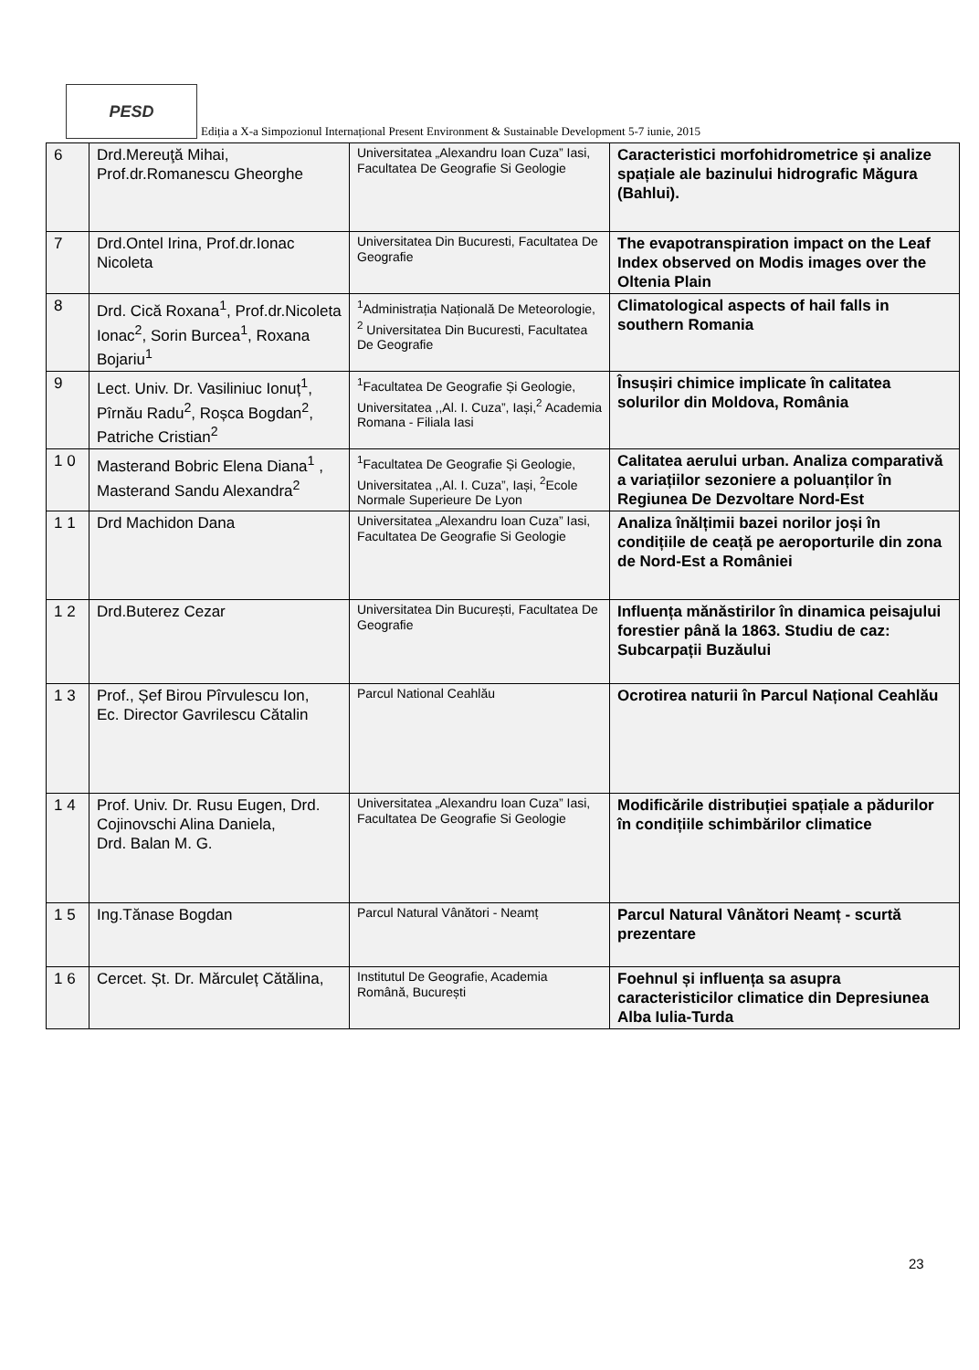PESD
Ediția a X-a Simpozionul Internațional Present Environment & Sustainable Development 5-7 iunie, 2015
| 6 | Drd.Mereuţă Mihai, Prof.dr.Romanescu Gheorghe | Universitatea „Alexandru Ioan Cuza” Iasi, Facultatea De Geografie Si Geologie | Caracteristici morfohidrometrice și analize spațiale ale bazinului hidrografic Măgura (Bahlui). |
| 7 | Drd.Ontel Irina, Prof.dr.Ionac Nicoleta | Universitatea Din Bucuresti, Facultatea De Geografie | The evapotranspiration impact on the Leaf Index observed on Modis images over the Oltenia Plain |
| 8 | Drd. Cică Roxana<sup>1</sup>, Prof.dr.Nicoleta Ionac<sup>2</sup>, Sorin Burcea<sup>1</sup>, Roxana Bojariu<sup>1</sup> | <sup>1</sup> Administrația Națională De Meteorologie, <sup>2</sup> Universitatea Din Bucuresti, Facultatea De Geografie | Climatological aspects of hail falls in southern Romania |
| 9 | Lect. Univ. Dr. Vasiliniuc Ionuț<sup>1</sup>, Pîrnău Radu<sup>2</sup>, Roșca Bogdan<sup>2</sup>, Patriche Cristian<sup>2</sup> | <sup>1</sup> Facultatea De Geografie Și Geologie, Universitatea ,,Al. I. Cuza”, Iași,<sup>2</sup> Academia Romana - Filiala Iasi | Însușiri chimice implicate în calitatea solurilor din Moldova, România |
| 1 0 | Masterand Bobric Elena Diana<sup>1</sup> , Masterand Sandu Alexandra<sup>2</sup> | <sup>1</sup> Facultatea De Geografie Și Geologie, Universitatea ,,Al. I. Cuza”, Iași, <sup>2</sup>Ecole Normale Superieure De Lyon | Calitatea aerului urban. Analiza comparativă a variațiilor sezoniere a poluanților în Regiunea De Dezvoltare Nord-Est |
| 1 1 | Drd Machidon Dana | Universitatea „Alexandru Ioan Cuza” Iasi, Facultatea De Geografie Si Geologie | Analiza înălțimii bazei norilor joși în condițiile de ceață pe aeroporturile din zona de Nord-Est a României |
| 1 2 | Drd.Buterez Cezar | Universitatea Din București, Facultatea De Geografie | Influența mănăstirilor în dinamica peisajului forestier până la 1863. Studiu de caz: Subcarpații Buzăului |
| 1 3 | Prof., Șef Birou Pîrvulescu Ion, Ec. Director Gavrilescu Cătalin | Parcul National Ceahlău | Ocrotirea naturii în Parcul Național Ceahlău |
| 1 4 | Prof. Univ. Dr. Rusu Eugen, Drd. Cojinovschi Alina Daniela, Drd. Balan M. G. | Universitatea „Alexandru Ioan Cuza” Iasi, Facultatea De Geografie Si Geologie | Modificările distribuției spațiale a pădurilor în condițiile schimbărilor climatice |
| 1 5 | Ing.Tănase Bogdan | Parcul Natural Vânători - Neamț | Parcul Natural Vânători Neamț - scurtă prezentare |
| 1 6 | Cercet. Șt. Dr. Mărculeț Cătălina, | Institutul De Geografie, Academia Română, București | Foehnul și influența sa asupra caracteristicilor climatice din Depresiunea Alba Iulia-Turda |
23